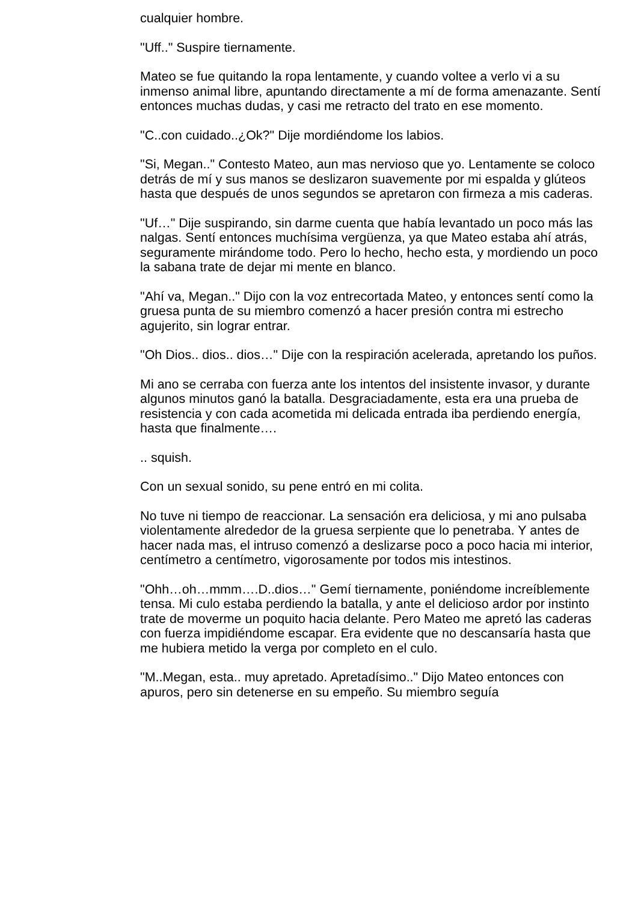cualquier hombre.
"Uff.." Suspire tiernamente.
Mateo se fue quitando la ropa lentamente, y cuando voltee a verlo vi a su inmenso animal libre, apuntando directamente a mí de forma amenazante. Sentí entonces muchas dudas, y casi me retracto del trato en ese momento.
"C..con cuidado..¿Ok?" Dije mordiéndome los labios.
"Si, Megan.." Contesto Mateo, aun mas nervioso que yo. Lentamente se coloco detrás de mí y sus manos se deslizaron suavemente por mi espalda y glúteos hasta que después de unos segundos se apretaron con firmeza a mis caderas.
"Uf…" Dije suspirando, sin darme cuenta que había levantado un poco más las nalgas. Sentí entonces muchísima vergüenza, ya que Mateo estaba ahí atrás, seguramente mirándome todo. Pero lo hecho, hecho esta, y mordiendo un poco la sabana trate de dejar mi mente en blanco.
"Ahí va, Megan.." Dijo con la voz entrecortada Mateo, y entonces sentí como la gruesa punta de su miembro comenzó a hacer presión contra mi estrecho agujerito, sin lograr entrar.
"Oh Dios.. dios.. dios…" Dije con la respiración acelerada, apretando los puños.
Mi ano se cerraba con fuerza ante los intentos del insistente invasor, y durante algunos minutos ganó la batalla. Desgraciadamente, esta era una prueba de resistencia y con cada acometida mi delicada entrada iba perdiendo energía, hasta que finalmente….
.. squish.
Con un sexual sonido, su pene entró en mi colita.
No tuve ni tiempo de reaccionar. La sensación era deliciosa, y mi ano pulsaba violentamente alrededor de la gruesa serpiente que lo penetraba. Y antes de hacer nada mas, el intruso comenzó a deslizarse poco a poco hacia mi interior, centímetro a centímetro, vigorosamente por todos mis intestinos.
"Ohh…oh…mmm….D..dios…" Gemí tiernamente, poniéndome increíblemente tensa. Mi culo estaba perdiendo la batalla, y ante el delicioso ardor por instinto trate de moverme un poquito hacia delante. Pero Mateo me apretó las caderas con fuerza impidiéndome escapar. Era evidente que no descansaría hasta que me hubiera metido la verga por completo en el culo.
"M..Megan, esta.. muy apretado. Apretadísimo.." Dijo Mateo entonces con apuros, pero sin detenerse en su empeño. Su miembro seguía